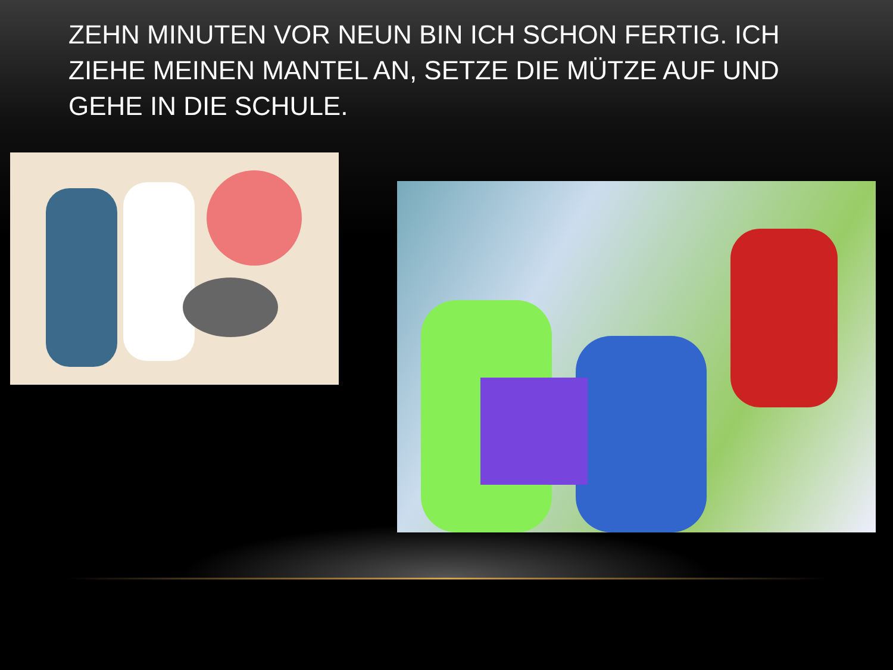ZEHN MINUTEN VOR NEUN BIN ICH SCHON FERTIG. ICH ZIEHE MEINEN MANTEL AN, SETZE DIE MÜTZE AUF UND GEHE IN DIE SCHULE.